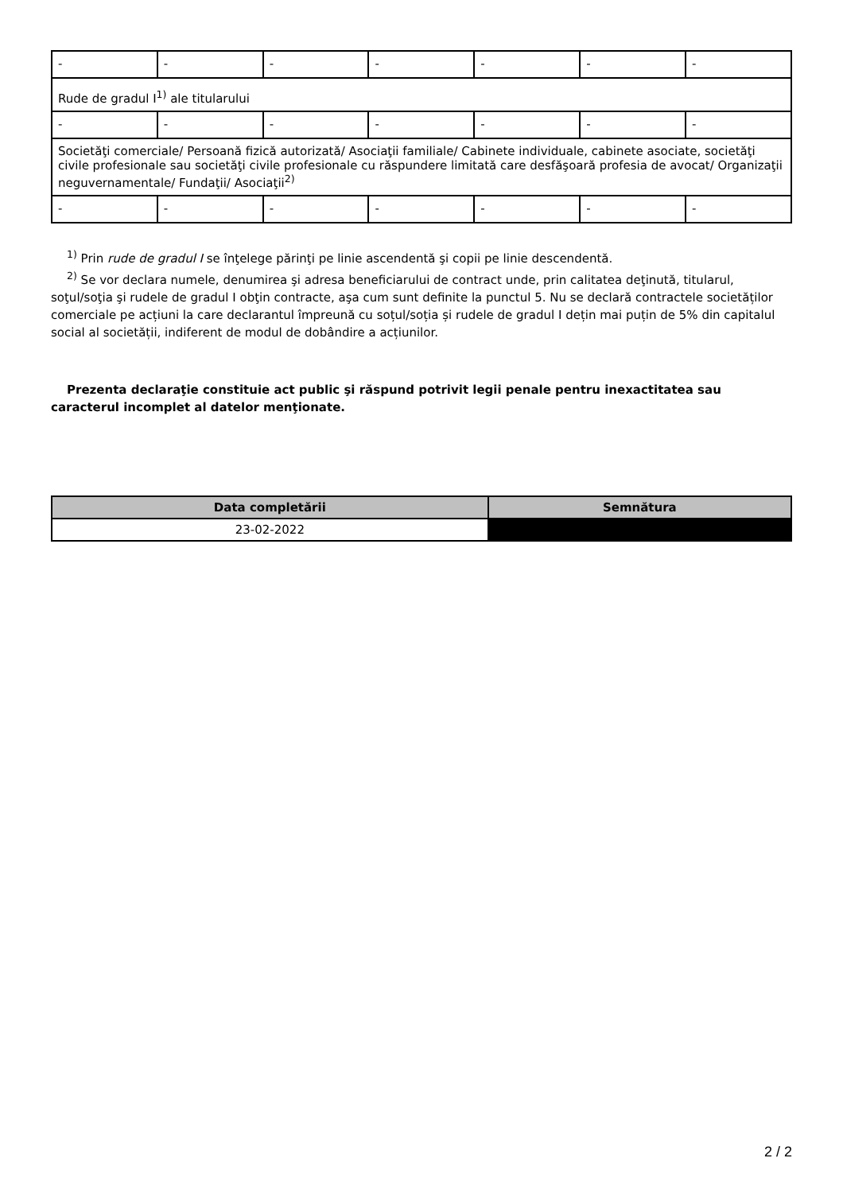| - | - | - | - | - | - | - |
| Rude de gradul I<sup>1)</sup> ale titularului | | | | | | |
| - | - | - | - | - | - | - |
| Societăţi comerciale/ Persoană fizică autorizată/ Asociaţii familiale/ Cabinete individuale, cabinete asociate, societăţi civile profesionale sau societăţi civile profesionale cu răspundere limitată care desfăşoară profesia de avocat/ Organizaţii neguvernamentale/ Fundaţii/ Asociaţii<sup>2)</sup> | | | | | | |
| - | - | - | - | - | - | - |
<sup>1)</sup> Prin rude de gradul I se înţelege părinţi pe linie ascendentă şi copii pe linie descendentă.
<sup>2)</sup> Se vor declara numele, denumirea şi adresa beneficiarului de contract unde, prin calitatea deţinută, titularul, soţul/soţia şi rudele de gradul I obţin contracte, aşa cum sunt definite la punctul 5. Nu se declară contractele societăților comerciale pe acțiuni la care declarantul împreună cu soțul/soția și rudele de gradul I dețin mai puțin de 5% din capitalul social al societății, indiferent de modul de dobândire a acțiunilor.
Prezenta declaraţie constituie act public şi răspund potrivit legii penale pentru inexactitatea sau caracterul incomplet al datelor menţionate.
| Data completării | Semnătura |
| --- | --- |
| 23-02-2022 | |
2 / 2